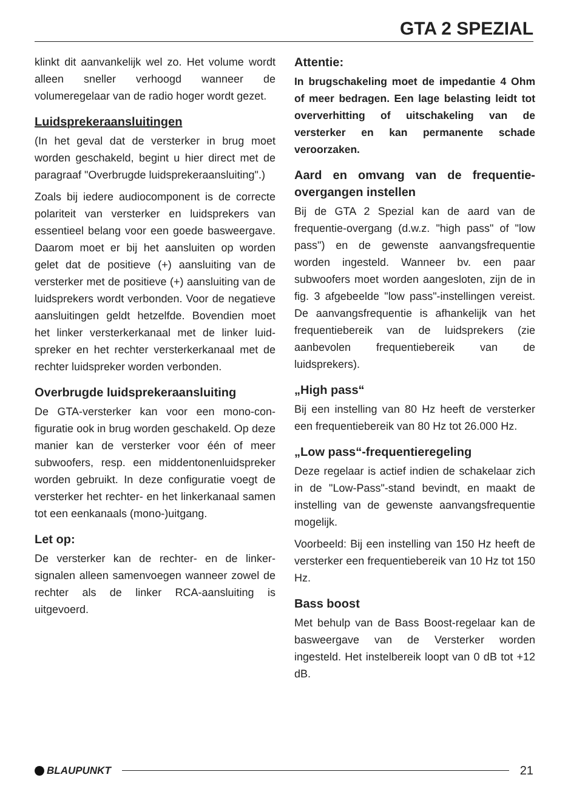GTA 2 SPEZIAL
klinkt dit aanvankelijk wel zo. Het volume wordt alleen sneller verhoogd wanneer de volumeregelaar van de radio hoger wordt gezet.
Luidsprekeraansluitingen
(In het geval dat de versterker in brug moet worden geschakeld, begint u hier direct met de paragraaf "Overbrugde luidsprekeraan­sluiting".)
Zoals bij iedere audiocomponent is de cor­recte polariteit van versterker en luidspre­kers van essentieel belang voor een goede basweergave. Daarom moet er bij het aan­sluiten op worden gelet dat de positieve (+) aansluiting van de versterker met de posi­tieve (+) aansluiting van de luidsprekers wordt verbonden. Voor de negatieve aan­sluitingen geldt hetzelfde. Bovendien moet het linker versterkerkanaal met de linker luid­spreker en het rechter versterkerkanaal met de rechter luidspreker worden verbonden.
Overbrugde luidsprekeraansluiting
De GTA-versterker kan voor een mono-con­figuratie ook in brug worden geschakeld. Op deze manier kan de versterker voor één of meer subwoofers, resp. een middentonen­luidspreker worden gebruikt. In deze confi­guratie voegt de versterker het rechter- en het linkerkanaal samen tot een eenkanaals (mono-)uitgang.
Let op:
De versterker kan de rechter- en de linker­signalen alleen samenvoegen wanneer zo­wel de rechter als de linker RCA-aansluiting is uitgevoerd.
Attentie:
In brugschakeling moet de impedantie 4 Ohm of meer bedragen. Een lage be­lasting leidt tot oververhitting of uitscha­keling van de versterker en kan perma­nente schade veroorzaken.
Aard en omvang van de frequentie-overgangen instellen
Bij de GTA 2 Spezial kan de aard van de frequentie-overgang (d.w.z. "high pass" of "low pass") en de gewenste aanvangsfre­quentie worden ingesteld. Wanneer bv. een paar subwoofers moet worden aangesloten, zijn de in fig. 3 afgebeelde "low pass"-instel­lingen vereist. De aanvangsfrequentie is af­hankelijk van het frequentiebereik van de luidsprekers (zie aanbevolen frequentiebe­reik van de luidsprekers).
„High pass“
Bij een instelling van 80 Hz heeft de ver­sterker een frequentiebereik van 80 Hz tot 26.000 Hz.
„Low pass“-frequentieregeling
Deze regelaar is actief indien de schakelaar zich in de "Low-Pass"-stand bevindt, en maakt de instelling van de gewenste aan­vangsfrequentie mogelijk.
Voorbeeld: Bij een instelling van 150 Hz heeft de versterker een frequentiebereik van 10 Hz tot 150 Hz.
Bass boost
Met behulp van de Bass Boost-regelaar kan de basweergave van de Versterker worden ingesteld. Het instelbereik loopt van 0 dB tot +12 dB.
BLAUPUNKT 21